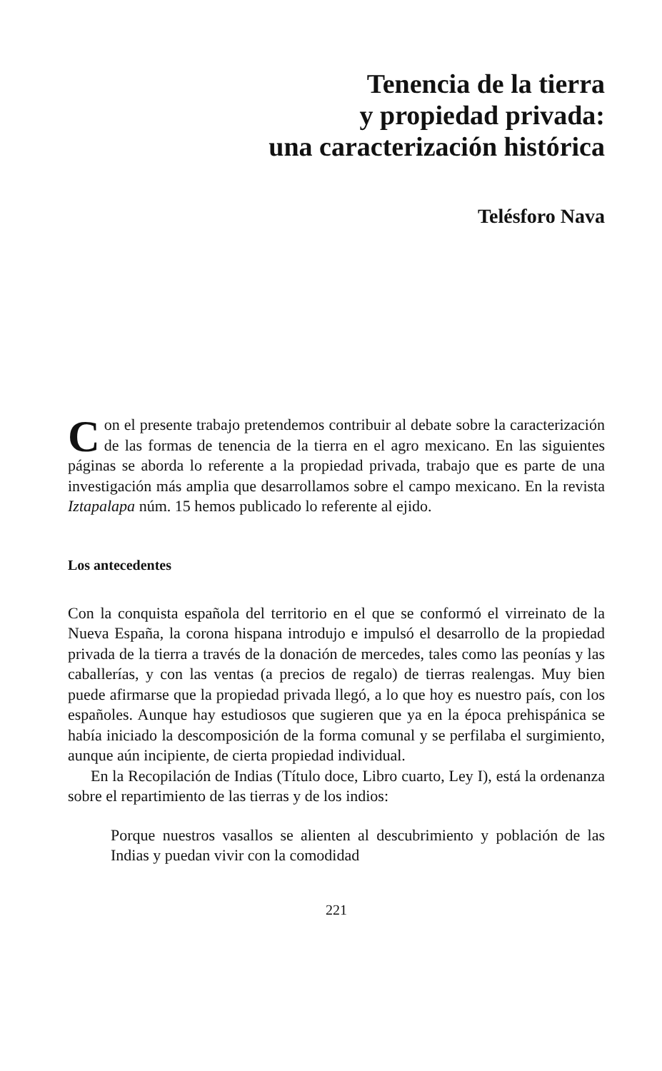Tenencia de la tierra
y propiedad privada:
una caracterización histórica
Telésforo Nava
Con el presente trabajo pretendemos contribuir al debate sobre la caracterización de las formas de tenencia de la tierra en el agro mexicano. En las siguientes páginas se aborda lo referente a la propiedad privada, trabajo que es parte de una investigación más amplia que desarrollamos sobre el campo mexicano. En la revista Iztapalapa núm. 15 hemos publicado lo referente al ejido.
Los antecedentes
Con la conquista española del territorio en el que se conformó el virreinato de la Nueva España, la corona hispana introdujo e impulsó el desarrollo de la propiedad privada de la tierra a través de la donación de mercedes, tales como las peonías y las caballerías, y con las ventas (a precios de regalo) de tierras realengas. Muy bien puede afirmarse que la propiedad privada llegó, a lo que hoy es nuestro país, con los españoles. Aunque hay estudiosos que sugieren que ya en la época prehispánica se había iniciado la descomposición de la forma comunal y se perfilaba el surgimiento, aunque aún incipiente, de cierta propiedad individual.
En la Recopilación de Indias (Título doce, Libro cuarto, Ley I), está la ordenanza sobre el repartimiento de las tierras y de los indios:
Porque nuestros vasallos se alienten al descubrimiento y población de las Indias y puedan vivir con la comodidad
221